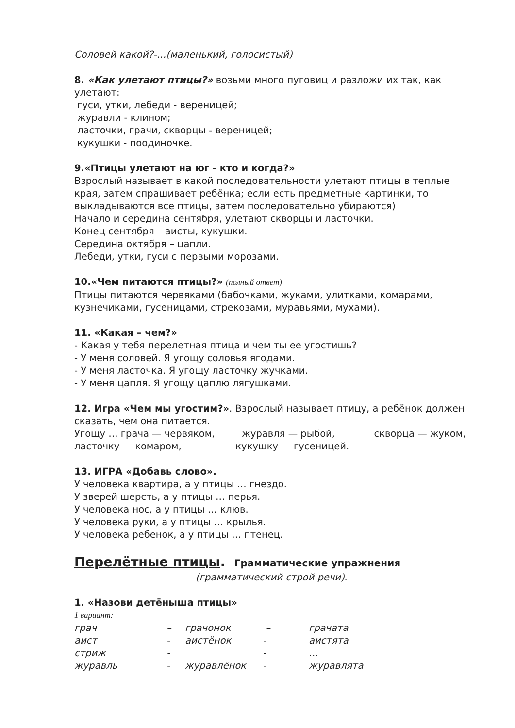Соловей какой?-…(маленький, голосистый)
8. «Как улетают птицы?» возьми много пуговиц и разложи их так, как улетают:
гуси, утки, лебеди - вереницей;
журавли - клином;
ласточки, грачи, скворцы - вереницей;
кукушки - поодиночке.
9.«Птицы улетают на юг - кто и когда?»
Взрослый называет в какой последовательности улетают птицы в теплые края, затем спрашивает ребёнка; если есть предметные картинки, то выкладываются все птицы, затем последовательно убираются)
Начало и середина сентября, улетают скворцы и ласточки.
Конец сентября – аисты, кукушки.
Середина октября – цапли.
Лебеди, утки, гуси с первыми морозами.
10.«Чем питаются птицы?» (полный ответ)
Птицы питаются червяками (бабочками, жуками, улитками, комарами, кузнечиками, гусеницами, стрекозами, муравьями, мухами).
11. «Какая – чем?»
- Какая у тебя перелетная птица и чем ты ее угостишь?
- У меня соловей. Я угощу соловья ягодами.
- У меня ласточка. Я угощу ласточку жучками.
- У меня цапля. Я угощу цаплю лягушками.
12. Игра «Чем мы угостим?». Взрослый называет птицу, а ребёнок должен сказать, чем она питается.
Угощу … грача — червяком, журавля — рыбой, скворца — жуком,
ласточку — комаром, кукушку — гусеницей.
13. ИГРА «Добавь слово».
У человека квартира, а у птицы … гнездо.
У зверей шерсть, а у птицы … перья.
У человека нос, а у птицы … клюв.
У человека руки, а у птицы … крылья.
У человека ребенок, а у птицы … птенец.
Перелётные птицы. Грамматические упражнения
(грамматический строй речи).
1. «Назови детёныша птицы»
1 вариант:
| грач | – | грачонок | – | грачата |
| аист | - | аистёнок | - | аистята |
| стриж | - | | - | … |
| журавль | - | журавлёнок | - | журавлята |